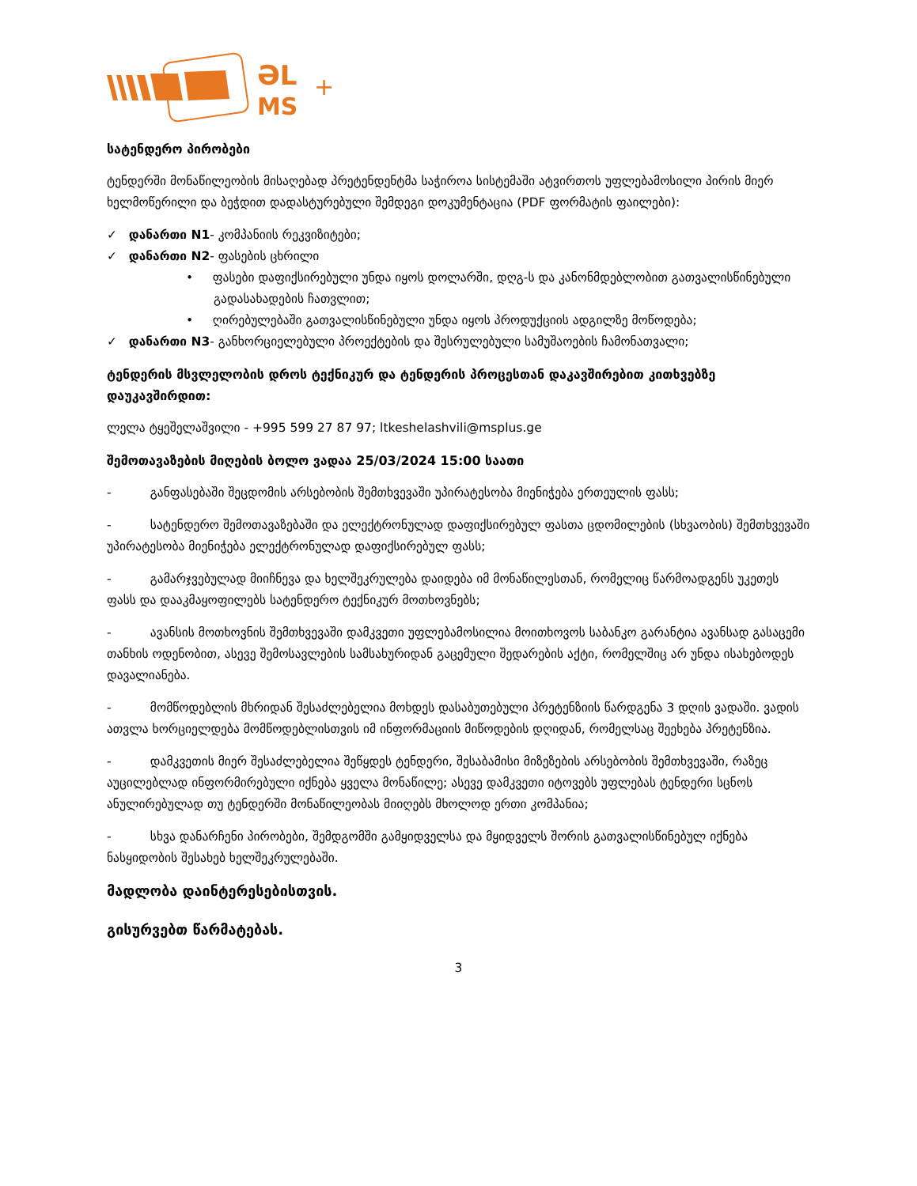ƏL
MS
+
სატენდერო პირობები
ტენდერში მონაწილეობის მისაღებად პრეტენდენტმა საჭიროა სისტემაში ატვირთოს უფლებამოსილი პირის მიერ ხელმოწერილი და ბეჭდით დადასტურებული შემდეგი დოკუმენტაცია (PDF ფორმატის ფაილები):
✓ დანართი N1- კომპანიის რეკვიზიტები;
✓ დანართი N2- ფასების ცხრილი
• ფასები დაფიქსირებული უნდა იყოს დოლარში, დღგ-ს და კანონმდებლობით გათვალისწინებული გადასახადების ჩათვლით;
• ღირებულებაში გათვალისწინებული უნდა იყოს პროდუქციის ადგილზე მოწოდება;
✓ დანართი N3- განხორციელებული პროექტების და შესრულებული სამუშაოების ჩამონათვალი;
ტენდერის მსვლელობის დროს ტექნიკურ და ტენდერის პროცესთან დაკავშირებით კითხვებზე დაუკავშირდით:
ლელა ტყეშელაშვილი - +995 599 27 87 97; ltkeshelashvili@msplus.ge
შემოთავაზების მიღების ბოლო ვადაა 25/03/2024 15:00 საათი
- განფასებაში შეცდომის არსებობის შემთხვევაში უპირატესობა მიენიჭება ერთეულის ფასს;
- სატენდერო შემოთავაზებაში და ელექტრონულად დაფიქსირებულ ფასთა ცდომილების (სხვაობის) შემთხვევაში უპირატესობა მიენიჭება ელექტრონულად დაფიქსირებულ ფასს;
- გამარჯვებულად მიიჩნევა და ხელშეკრულება დაიდება იმ მონაწილესთან, რომელიც წარმოადგენს უკეთეს ფასს და დააკმაყოფილებს სატენდერო ტექნიკურ მოთხოვნებს;
- ავანსის მოთხოვნის შემთხვევაში დამკვეთი უფლებამოსილია მოითხოვოს საბანკო გარანტია ავანსად გასაცემი თანხის ოდენობით, ასევე შემოსავლების სამსახურიდან გაცემული შედარების აქტი, რომელშიც არ უნდა ისახებოდეს დავალიანება.
- მომწოდებლის მხრიდან შესაძლებელია მოხდეს დასაბუთებული პრეტენზიის წარდგენა 3 დღის ვადაში. ვადის ათვლა ხორციელდება მომწოდებლისთვის იმ ინფორმაციის მიწოდების დღიდან, რომელსაც შეეხება პრეტენზია.
- დამკვეთის მიერ შესაძლებელია შეწყდეს ტენდერი, შესაბამისი მიზეზების არსებობის შემთხვევაში, რაზეც აუცილებლად ინფორმირებული იქნება ყველა მონაწილე; ასევე დამკვეთი იტოვებს უფლებას ტენდერი სცნოს ანულირებულად თუ ტენდერში მონაწილეობას მიიღებს მხოლოდ ერთი კომპანია;
- სხვა დანარჩენი პირობები, შემდგომში გამყიდველსა და მყიდველს შორის გათვალისწინებულ იქნება ნასყიდობის შესახებ ხელშეკრულებაში.
მადლობა დაინტერესებისთვის.
გისურვებთ წარმატებას.
3